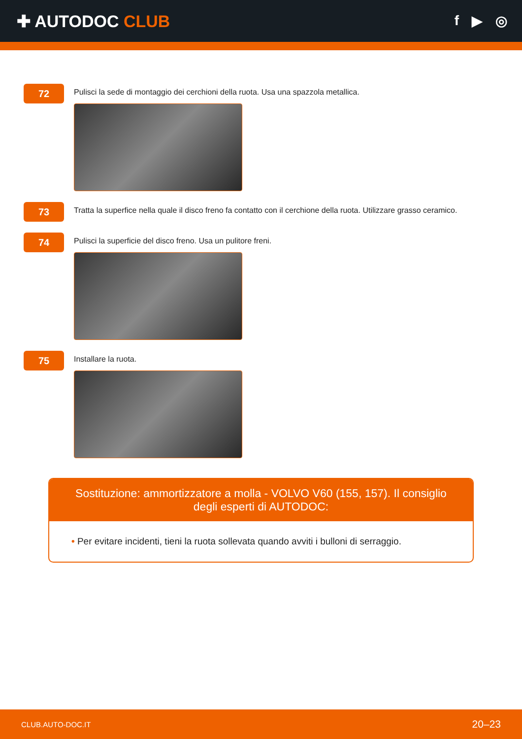✚ AUTODOC CLUB
f ▶ ◎
72
Pulisci la sede di montaggio dei cerchioni della ruota. Usa una spazzola metallica.
73
Tratta la superfice nella quale il disco freno fa contatto con il cerchione della ruota. Utilizzare grasso ceramico.
74
Pulisci la superficie del disco freno. Usa un pulitore freni.
75
Installare la ruota.
Sostituzione: ammortizzatore a molla - VOLVO V60 (155, 157). Il consiglio degli esperti di AUTODOC:
• Per evitare incidenti, tieni la ruota sollevata quando avviti i bulloni di serraggio.
CLUB.AUTO-DOC.IT 20–23